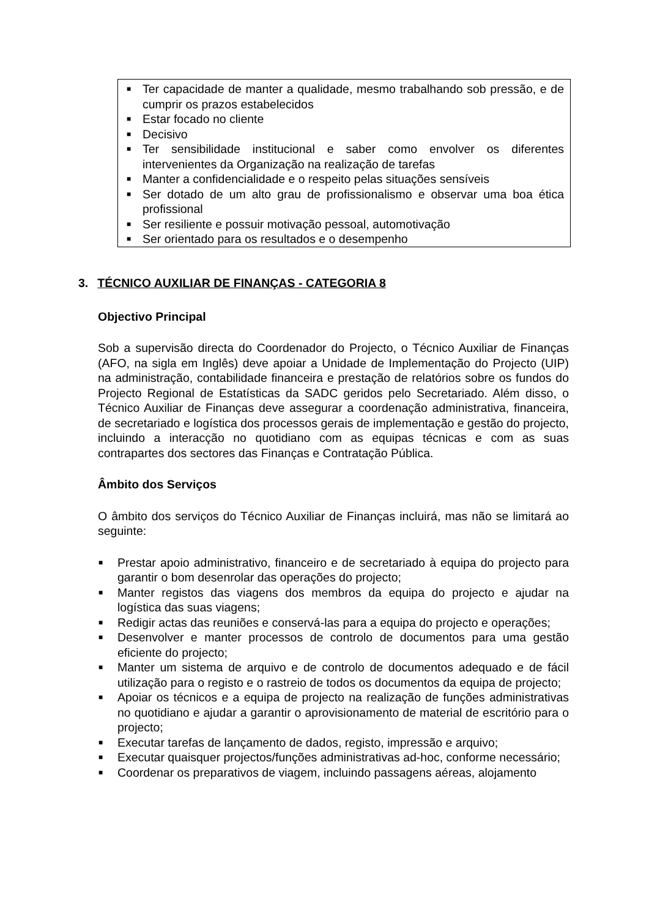■ Ter capacidade de manter a qualidade, mesmo trabalhando sob pressão, e de cumprir os prazos estabelecidos
■ Estar focado no cliente
■ Decisivo
■ Ter sensibilidade institucional e saber como envolver os diferentes intervenientes da Organização na realização de tarefas
■ Manter a confidencialidade e o respeito pelas situações sensíveis
■ Ser dotado de um alto grau de profissionalismo e observar uma boa ética profissional
■ Ser resiliente e possuir motivação pessoal, automotivação
■ Ser orientado para os resultados e o desempenho
3. TÉCNICO AUXILIAR DE FINANÇAS - CATEGORIA 8
Objectivo Principal
Sob a supervisão directa do Coordenador do Projecto, o Técnico Auxiliar de Finanças (AFO, na sigla em Inglês) deve apoiar a Unidade de Implementação do Projecto (UIP) na administração, contabilidade financeira e prestação de relatórios sobre os fundos do Projecto Regional de Estatísticas da SADC geridos pelo Secretariado. Além disso, o Técnico Auxiliar de Finanças deve assegurar a coordenação administrativa, financeira, de secretariado e logística dos processos gerais de implementação e gestão do projecto, incluindo a interacção no quotidiano com as equipas técnicas e com as suas contrapartes dos sectores das Finanças e Contratação Pública.
Âmbito dos Serviços
O âmbito dos serviços do Técnico Auxiliar de Finanças incluirá, mas não se limitará ao seguinte:
■ Prestar apoio administrativo, financeiro e de secretariado à equipa do projecto para garantir o bom desenrolar das operações do projecto;
■ Manter registos das viagens dos membros da equipa do projecto e ajudar na logística das suas viagens;
■ Redigir actas das reuniões e conservá-las para a equipa do projecto e operações;
■ Desenvolver e manter processos de controlo de documentos para uma gestão eficiente do projecto;
■ Manter um sistema de arquivo e de controlo de documentos adequado e de fácil utilização para o registo e o rastreio de todos os documentos da equipa de projecto;
■ Apoiar os técnicos e a equipa de projecto na realização de funções administrativas no quotidiano e ajudar a garantir o aprovisionamento de material de escritório para o projecto;
■ Executar tarefas de lançamento de dados, registo, impressão e arquivo;
■ Executar quaisquer projectos/funções administrativas ad-hoc, conforme necessário;
■ Coordenar os preparativos de viagem, incluindo passagens aéreas, alojamento